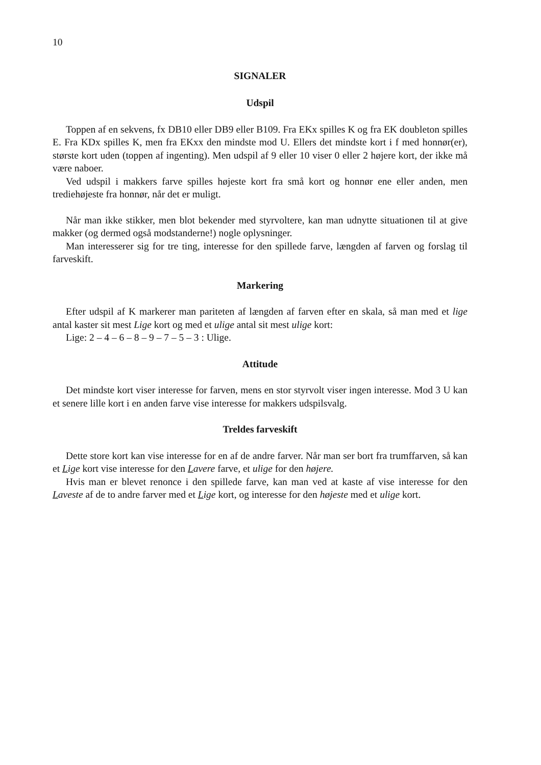10
SIGNALER
Udspil
Toppen af en sekvens, fx DB10 eller DB9 eller B109. Fra EKx spilles K og fra EK doubleton spilles E. Fra KDx spilles K, men fra EKxx den mindste mod U. Ellers det mindste kort i f med honnør(er), største kort uden (toppen af ingenting). Men udspil af 9 eller 10 viser 0 eller 2 højere kort, der ikke må være naboer.
Ved udspil i makkers farve spilles højeste kort fra små kort og honnør ene eller anden, men trediehøjeste fra honnør, når det er muligt.
Når man ikke stikker, men blot bekender med styrvoltere, kan man udnytte situationen til at give makker (og dermed også modstanderne!) nogle oplysninger.
Man interesserer sig for tre ting, interesse for den spillede farve, længden af farven og forslag til farveskift.
Markering
Efter udspil af K markerer man pariteten af længden af farven efter en skala, så man med et lige antal kaster sit mest Lige kort og med et ulige antal sit mest ulige kort:
Lige: 2 – 4 – 6 – 8 – 9 – 7 – 5 – 3 : Ulige.
Attitude
Det mindste kort viser interesse for farven, mens en stor styrvolt viser ingen interesse. Mod 3 U kan et senere lille kort i en anden farve vise interesse for makkers udspilsvalg.
Treldes farveskift
Dette store kort kan vise interesse for en af de andre farver. Når man ser bort fra trumffarven, så kan et Lige kort vise interesse for den Lavere farve, et ulige for den højere.
Hvis man er blevet renonce i den spillede farve, kan man ved at kaste af vise interesse for den Laveste af de to andre farver med et Lige kort, og interesse for den højeste med et ulige kort.